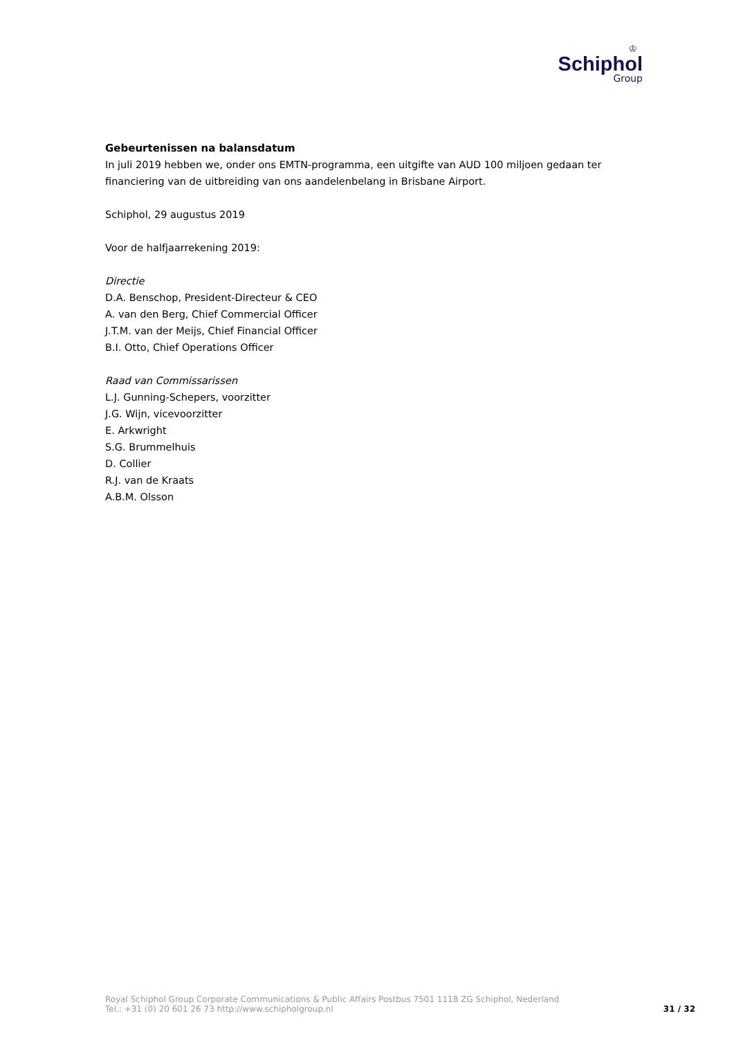♔
Schiphol
Group
Gebeurtenissen na balansdatum
In juli 2019 hebben we, onder ons EMTN-programma, een uitgifte van AUD 100 miljoen gedaan ter financiering van de uitbreiding van ons aandelenbelang in Brisbane Airport.
Schiphol, 29 augustus 2019
Voor de halfjaarrekening 2019:
Directie
D.A. Benschop, President-Directeur & CEO
A. van den Berg, Chief Commercial Officer
J.T.M. van der Meijs, Chief Financial Officer
B.I. Otto, Chief Operations Officer
Raad van Commissarissen
L.J. Gunning-Schepers, voorzitter
J.G. Wijn, vicevoorzitter
E. Arkwright
S.G. Brummelhuis
D. Collier
R.J. van de Kraats
A.B.M. Olsson
Royal Schiphol Group Corporate Communications & Public Affairs Postbus 7501 1118 ZG Schiphol, Nederland
Tel.: +31 (0) 20 601 26 73 http://www.schipholgroup.nl
31 / 32